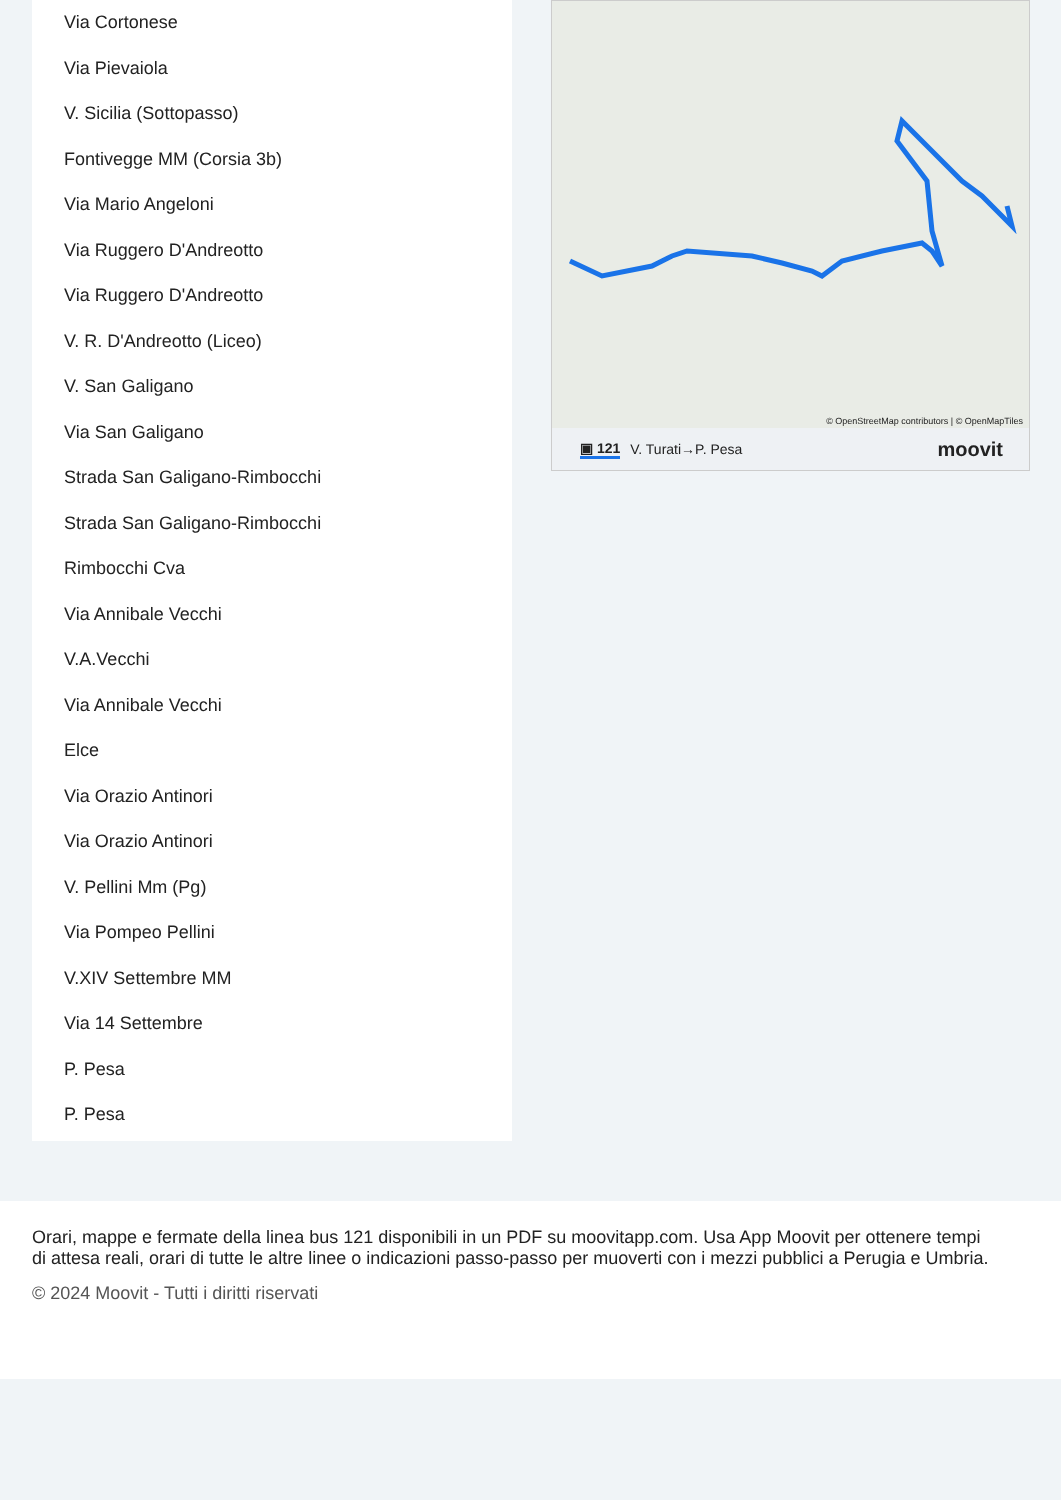Via Cortonese
Via Pievaiola
V. Sicilia (Sottopasso)
Fontivegge MM (Corsia 3b)
Via Mario Angeloni
Via Ruggero D'Andreotto
Via Ruggero D'Andreotto
V. R. D'Andreotto (Liceo)
V. San Galigano
Via San Galigano
Strada San Galigano-Rimbocchi
Strada San Galigano-Rimbocchi
Rimbocchi Cva
Via Annibale Vecchi
V.A.Vecchi
Via Annibale Vecchi
Elce
Via Orazio Antinori
Via Orazio Antinori
V. Pellini Mm (Pg)
Via Pompeo Pellini
V.XIV Settembre MM
Via 14 Settembre
P. Pesa
P. Pesa
© OpenStreetMap contributors | © OpenMapTiles
▣ 121 V. Turati→P. Pesa moovit
Orari, mappe e fermate della linea bus 121 disponibili in un PDF su moovitapp.com. Usa App Moovit per ottenere tempi di attesa reali, orari di tutte le altre linee o indicazioni passo-passo per muoverti con i mezzi pubblici a Perugia e Umbria.
© 2024 Moovit - Tutti i diritti riservati